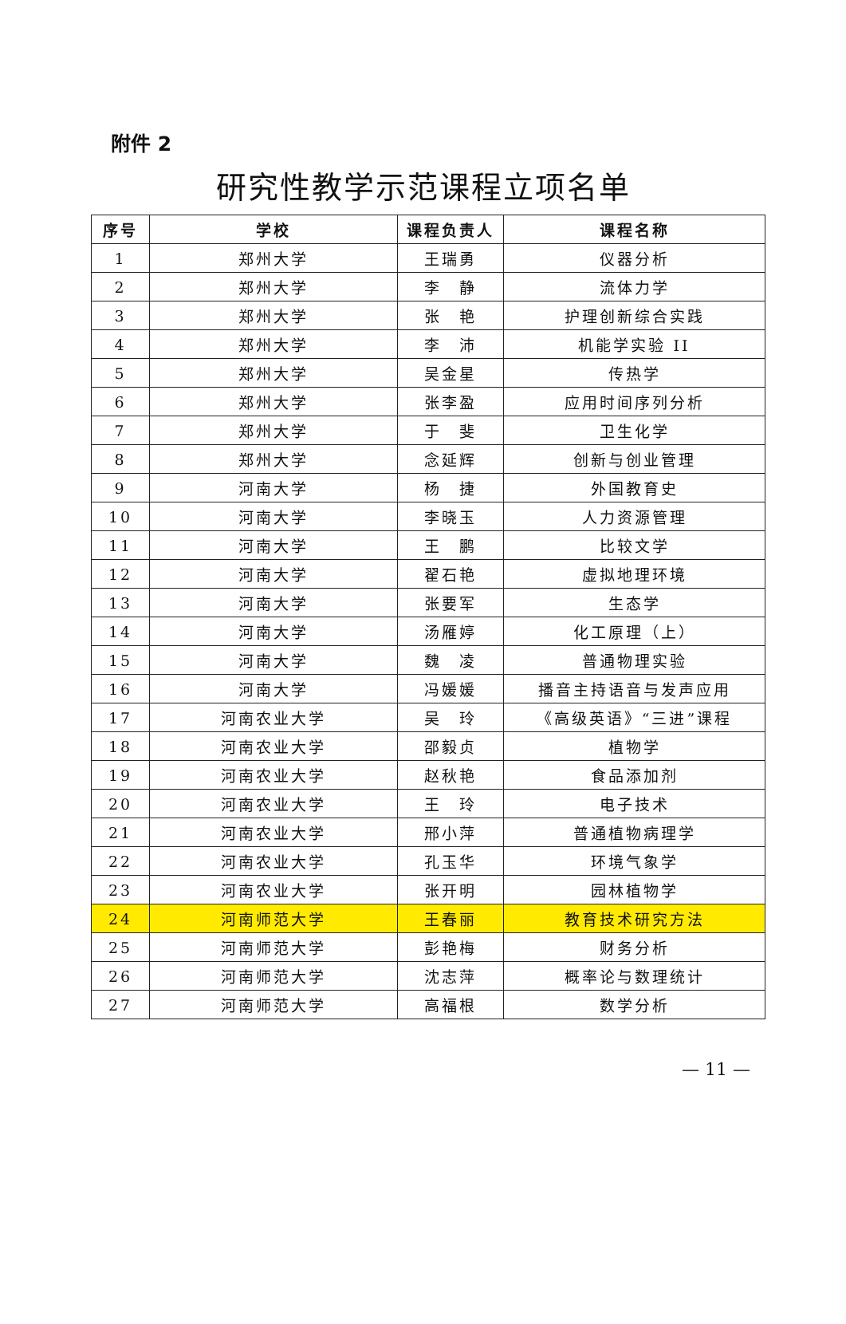附件 2
研究性教学示范课程立项名单
| 序号 | 学校 | 课程负责人 | 课程名称 |
| --- | --- | --- | --- |
| 1 | 郑州大学 | 王瑞勇 | 仪器分析 |
| 2 | 郑州大学 | 李 静 | 流体力学 |
| 3 | 郑州大学 | 张 艳 | 护理创新综合实践 |
| 4 | 郑州大学 | 李 沛 | 机能学实验 II |
| 5 | 郑州大学 | 吴金星 | 传热学 |
| 6 | 郑州大学 | 张李盈 | 应用时间序列分析 |
| 7 | 郑州大学 | 于 斐 | 卫生化学 |
| 8 | 郑州大学 | 念延辉 | 创新与创业管理 |
| 9 | 河南大学 | 杨 捷 | 外国教育史 |
| 10 | 河南大学 | 李晓玉 | 人力资源管理 |
| 11 | 河南大学 | 王 鹏 | 比较文学 |
| 12 | 河南大学 | 翟石艳 | 虚拟地理环境 |
| 13 | 河南大学 | 张要军 | 生态学 |
| 14 | 河南大学 | 汤雁婷 | 化工原理（上） |
| 15 | 河南大学 | 魏 凌 | 普通物理实验 |
| 16 | 河南大学 | 冯媛媛 | 播音主持语音与发声应用 |
| 17 | 河南农业大学 | 吴 玲 | 《高级英语》“三进”课程 |
| 18 | 河南农业大学 | 邵毅贞 | 植物学 |
| 19 | 河南农业大学 | 赵秋艳 | 食品添加剂 |
| 20 | 河南农业大学 | 王 玲 | 电子技术 |
| 21 | 河南农业大学 | 邢小萍 | 普通植物病理学 |
| 22 | 河南农业大学 | 孔玉华 | 环境气象学 |
| 23 | 河南农业大学 | 张开明 | 园林植物学 |
| 24 | 河南师范大学 | 王春丽 | 教育技术研究方法 |
| 25 | 河南师范大学 | 彭艳梅 | 财务分析 |
| 26 | 河南师范大学 | 沈志萍 | 概率论与数理统计 |
| 27 | 河南师范大学 | 高福根 | 数学分析 |
— 11 —